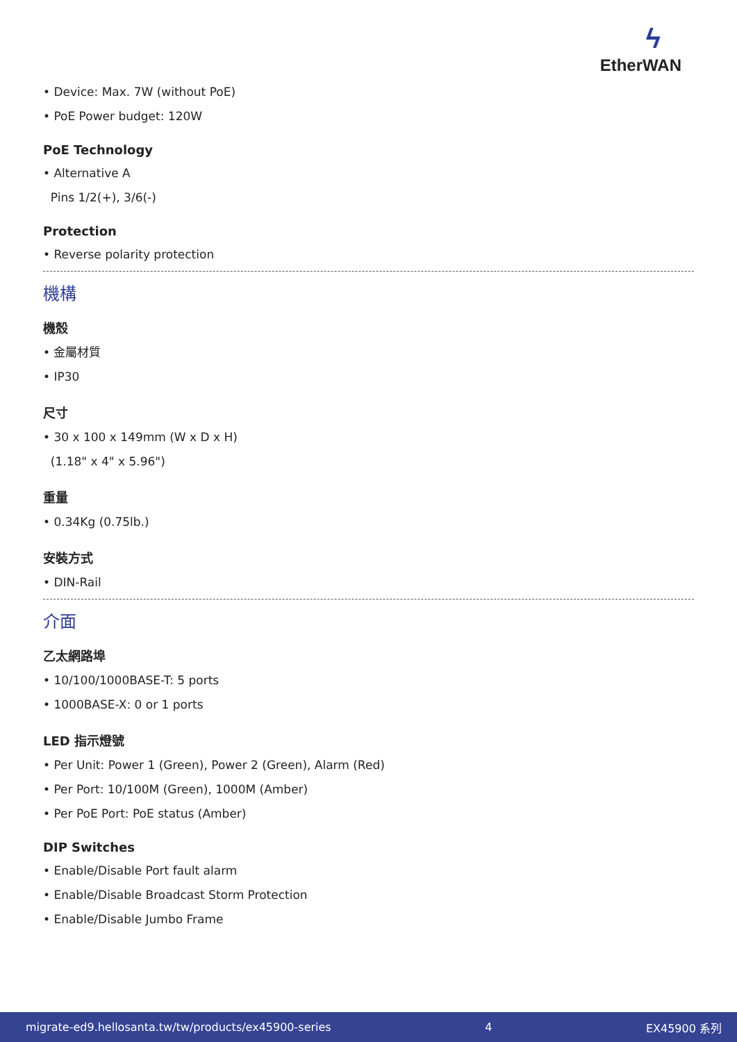ϟ
EtherWAN
• Device: Max. 7W (without PoE)
• PoE Power budget: 120W
PoE Technology
• Alternative A
Pins 1/2(+), 3/6(-)
Protection
• Reverse polarity protection
機構
機殼
• 金屬材質
• IP30
尺寸
• 30 x 100 x 149mm (W x D x H)
(1.18" x 4" x 5.96")
重量
• 0.34Kg (0.75lb.)
安裝方式
• DIN-Rail
介面
乙太網路埠
• 10/100/1000BASE-T: 5 ports
• 1000BASE-X: 0 or 1 ports
LED 指示燈號
• Per Unit: Power 1 (Green), Power 2 (Green), Alarm (Red)
• Per Port: 10/100M (Green), 1000M (Amber)
• Per PoE Port: PoE status (Amber)
DIP Switches
• Enable/Disable Port fault alarm
• Enable/Disable Broadcast Storm Protection
• Enable/Disable Jumbo Frame
migrate-ed9.hellosanta.tw/tw/products/ex45900-series 4 EX45900 系列